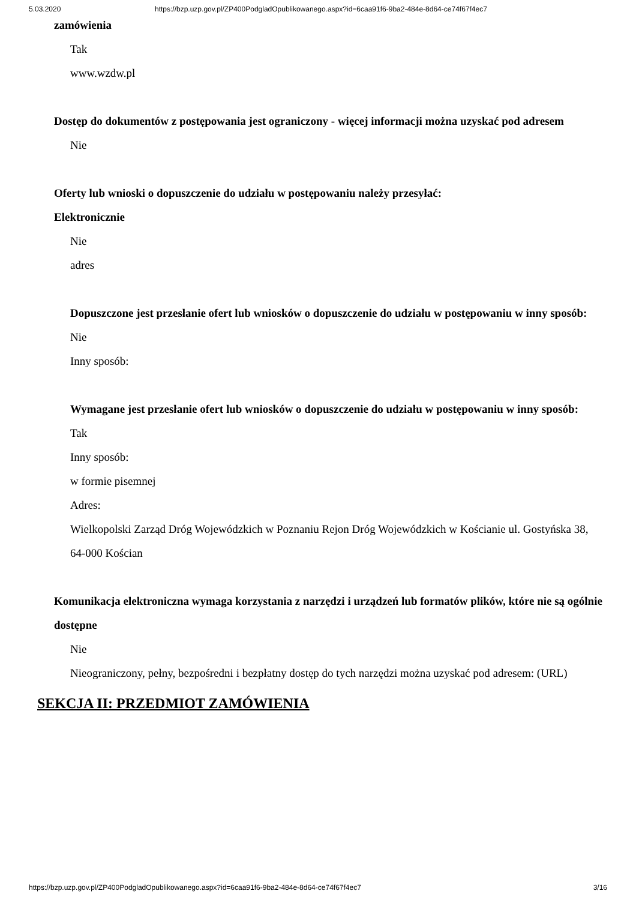5.03.2020 https://bzp.uzp.gov.pl/ZP400PodgladOpublikowanego.aspx?id=6caa91f6-9ba2-484e-8d64-ce74f67f4ec7
zamówienia
Tak
www.wzdw.pl
Dostęp do dokumentów z postępowania jest ograniczony - więcej informacji można uzyskać pod adresem
Nie
Oferty lub wnioski o dopuszczenie do udziału w postępowaniu należy przesyłać:
Elektronicznie
Nie
adres
Dopuszczone jest przesłanie ofert lub wniosków o dopuszczenie do udziału w postępowaniu w inny sposób:
Nie
Inny sposób:
Wymagane jest przesłanie ofert lub wniosków o dopuszczenie do udziału w postępowaniu w inny sposób:
Tak
Inny sposób:
w formie pisemnej
Adres:
Wielkopolski Zarząd Dróg Wojewódzkich w Poznaniu Rejon Dróg Wojewódzkich w Kościanie ul. Gostyńska 38, 64-000 Kościan
Komunikacja elektroniczna wymaga korzystania z narzędzi i urządzeń lub formatów plików, które nie są ogólnie dostępne
Nie
Nieograniczony, pełny, bezpośredni i bezpłatny dostęp do tych narzędzi można uzyskać pod adresem: (URL)
SEKCJA II: PRZEDMIOT ZAMÓWIENIA
https://bzp.uzp.gov.pl/ZP400PodgladOpublikowanego.aspx?id=6caa91f6-9ba2-484e-8d64-ce74f67f4ec7 3/16